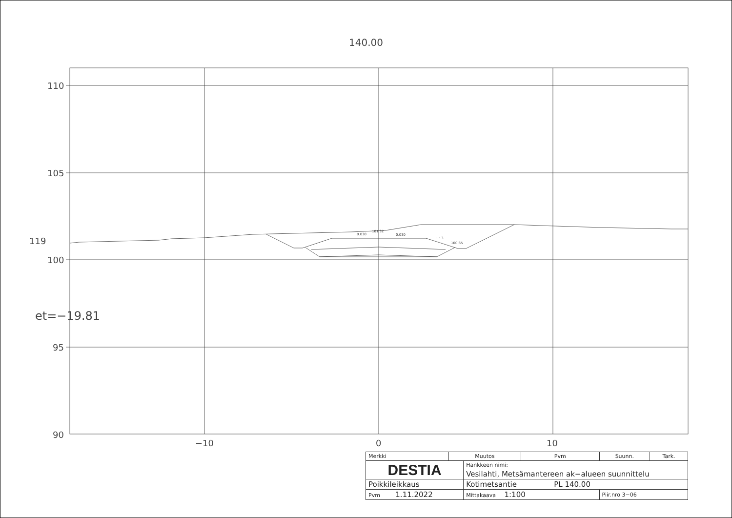140.00
110
105
100
95
90
−10
0
10
119
et=−19.81
0.030
101.32
0.030
1 : 3
100.65
| Merkki | Muutos | | Pvm | Suunn. | Tark. |
| DESTIA | | Hankkeen nimi: | | | |
| | | Vesilahti, Metsämantereen ak−alueen suunnittelu | | | |
| Poikkileikkaus | | Kotimetsantie PL 140.00 | | | |
| Pvm 1.11.2022 | | Mittakaava 1:100 | | Piir.nro 3−06 | |